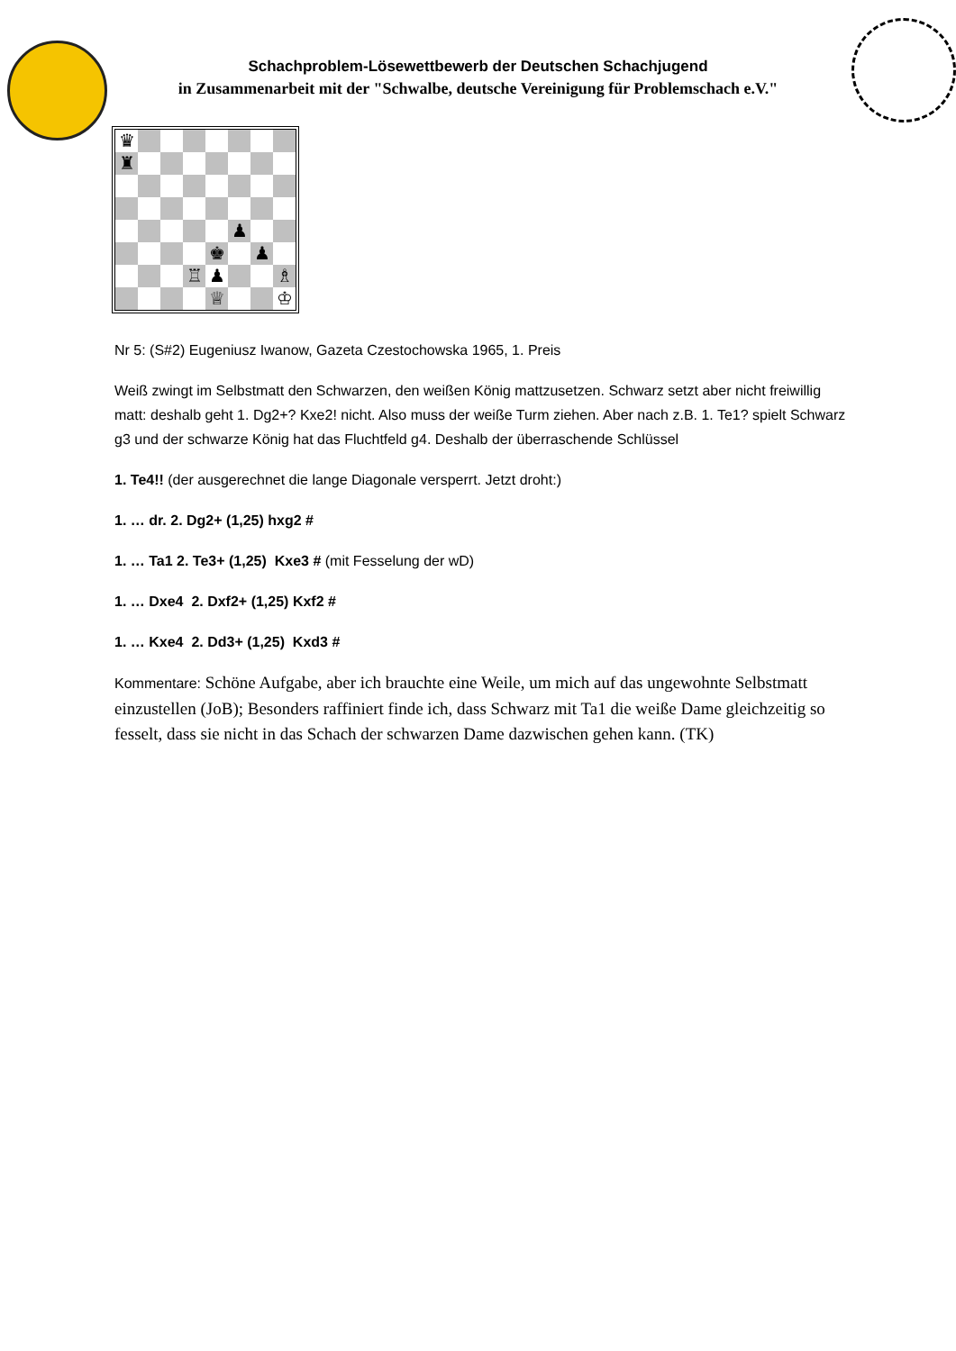Schachproblem-Lösewettbewerb der Deutschen Schachjugend
in Zusammenarbeit mit der "Schwalbe, deutsche Vereinigung für Problemschach e.V."
| ♛ | | | | | | | |
| ♜ | | | | | | | |
| | | | | | ♟ | | |
| | | | | ♚ | | ♟ | |
| | | | ♖ | ♟ | | | ♗ |
| | | | | ♕ | | | ♔ |
Nr 5: (S#2) Eugeniusz Iwanow, Gazeta Czestochowska 1965, 1. Preis
Weiß zwingt im Selbstmatt den Schwarzen, den weißen König mattzusetzen. Schwarz setzt aber nicht freiwillig matt: deshalb geht 1. Dg2+? Kxe2! nicht. Also muss der weiße Turm ziehen. Aber nach z.B. 1. Te1? spielt Schwarz g3 und der schwarze König hat das Fluchtfeld g4. Deshalb der überraschende Schlüssel
1. Te4!! (der ausgerechnet die lange Diagonale versperrt. Jetzt droht:)
1. … dr. 2. Dg2+ (1,25) hxg2 #
1. … Ta1 2. Te3+ (1,25) Kxe3 # (mit Fesselung der wD)
1. … Dxe4 2. Dxf2+ (1,25) Kxf2 #
1. … Kxe4 2. Dd3+ (1,25) Kxd3 #
Kommentare: Schöne Aufgabe, aber ich brauchte eine Weile, um mich auf das ungewohnte Selbstmatt einzustellen (JoB); Besonders raffiniert finde ich, dass Schwarz mit Ta1 die weiße Dame gleichzeitig so fesselt, dass sie nicht in das Schach der schwarzen Dame dazwischen gehen kann. (TK)